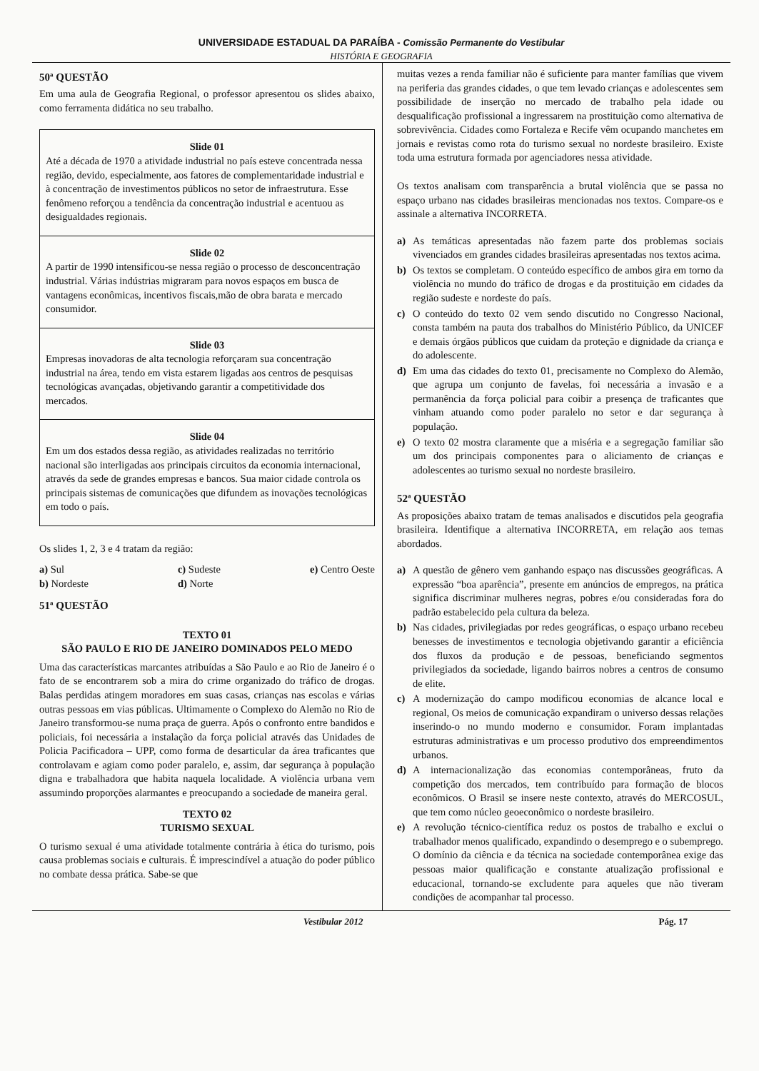UNIVERSIDADE ESTADUAL DA PARAÍBA - Comissão Permanente do Vestibular
HISTÓRIA E GEOGRAFIA
50ª QUESTÃO
Em uma aula de Geografia Regional, o professor apresentou os slides abaixo, como ferramenta didática no seu trabalho.
Slide 01
Até a década de 1970 a atividade industrial no país esteve concentrada nessa região, devido, especialmente, aos fatores de complementaridade industrial e à concentração de investimentos públicos no setor de infraestrutura. Esse fenômeno reforçou a tendência da concentração industrial e acentuou as desigualdades regionais.
Slide 02
A partir de 1990 intensificou-se nessa região o processo de desconcentração industrial. Várias indústrias migraram para novos espaços em busca de vantagens econômicas, incentivos fiscais,mão de obra barata e mercado consumidor.
Slide 03
Empresas inovadoras de alta tecnologia reforçaram sua concentração industrial na área, tendo em vista estarem ligadas aos centros de pesquisas tecnológicas avançadas, objetivando garantir a competitividade dos mercados.
Slide 04
Em um dos estados dessa região, as atividades realizadas no território nacional são interligadas aos principais circuitos da economia internacional, através da sede de grandes empresas e bancos. Sua maior cidade controla os principais sistemas de comunicações que difundem as inovações tecnológicas em todo o país.
Os slides 1, 2, 3 e 4 tratam da região:
a) Sul
b) Nordeste
c) Sudeste
d) Norte
e) Centro Oeste
51ª QUESTÃO
TEXTO 01
SÃO PAULO E RIO DE JANEIRO DOMINADOS PELO MEDO
Uma das características marcantes atribuídas a São Paulo e ao Rio de Janeiro é o fato de se encontrarem sob a mira do crime organizado do tráfico de drogas. Balas perdidas atingem moradores em suas casas, crianças nas escolas e várias outras pessoas em vias públicas. Ultimamente o Complexo do Alemão no Rio de Janeiro transformou-se numa praça de guerra. Após o confronto entre bandidos e policiais, foi necessária a instalação da força policial através das Unidades de Policia Pacificadora – UPP, como forma de desarticular da área traficantes que controlavam e agiam como poder paralelo, e, assim, dar segurança à população digna e trabalhadora que habita naquela localidade. A violência urbana vem assumindo proporções alarmantes e preocupando a sociedade de maneira geral.
TEXTO 02
TURISMO SEXUAL
O turismo sexual é uma atividade totalmente contrária à ética do turismo, pois causa problemas sociais e culturais. É imprescindível a atuação do poder público no combate dessa prática. Sabe-se que
muitas vezes a renda familiar não é suficiente para manter famílias que vivem na periferia das grandes cidades, o que tem levado crianças e adolescentes sem possibilidade de inserção no mercado de trabalho pela idade ou desqualificação profissional a ingressarem na prostituição como alternativa de sobrevivência. Cidades como Fortaleza e Recife vêm ocupando manchetes em jornais e revistas como rota do turismo sexual no nordeste brasileiro. Existe toda uma estrutura formada por agenciadores nessa atividade.
Os textos analisam com transparência a brutal violência que se passa no espaço urbano nas cidades brasileiras mencionadas nos textos. Compare-os e assinale a alternativa INCORRETA.
a) As temáticas apresentadas não fazem parte dos problemas sociais vivenciados em grandes cidades brasileiras apresentadas nos textos acima.
b) Os textos se completam. O conteúdo específico de ambos gira em torno da violência no mundo do tráfico de drogas e da prostituição em cidades da região sudeste e nordeste do país.
c) O conteúdo do texto 02 vem sendo discutido no Congresso Nacional, consta também na pauta dos trabalhos do Ministério Público, da UNICEF e demais órgãos públicos que cuidam da proteção e dignidade da criança e do adolescente.
d) Em uma das cidades do texto 01, precisamente no Complexo do Alemão, que agrupa um conjunto de favelas, foi necessária a invasão e a permanência da força policial para coibir a presença de traficantes que vinham atuando como poder paralelo no setor e dar segurança à população.
e) O texto 02 mostra claramente que a miséria e a segregação familiar são um dos principais componentes para o aliciamento de crianças e adolescentes ao turismo sexual no nordeste brasileiro.
52ª QUESTÃO
As proposições abaixo tratam de temas analisados e discutidos pela geografia brasileira. Identifique a alternativa INCORRETA, em relação aos temas abordados.
a) A questão de gênero vem ganhando espaço nas discussões geográficas. A expressão “boa aparência”, presente em anúncios de empregos, na prática significa discriminar mulheres negras, pobres e/ou consideradas fora do padrão estabelecido pela cultura da beleza.
b) Nas cidades, privilegiadas por redes geográficas, o espaço urbano recebeu benesses de investimentos e tecnologia objetivando garantir a eficiência dos fluxos da produção e de pessoas, beneficiando segmentos privilegiados da sociedade, ligando bairros nobres a centros de consumo de elite.
c) A modernização do campo modificou economias de alcance local e regional, Os meios de comunicação expandiram o universo dessas relações inserindo-o no mundo moderno e consumidor. Foram implantadas estruturas administrativas e um processo produtivo dos empreendimentos urbanos.
d) A internacionalização das economias contemporâneas, fruto da competição dos mercados, tem contribuído para formação de blocos econômicos. O Brasil se insere neste contexto, através do MERCOSUL, que tem como núcleo geoeconômico o nordeste brasileiro.
e) A revolução técnico-científica reduz os postos de trabalho e exclui o trabalhador menos qualificado, expandindo o desemprego e o subemprego. O domínio da ciência e da técnica na sociedade contemporânea exige das pessoas maior qualificação e constante atualização profissional e educacional, tornando-se excludente para aqueles que não tiveram condições de acompanhar tal processo.
Vestibular 2012 Pág. 17